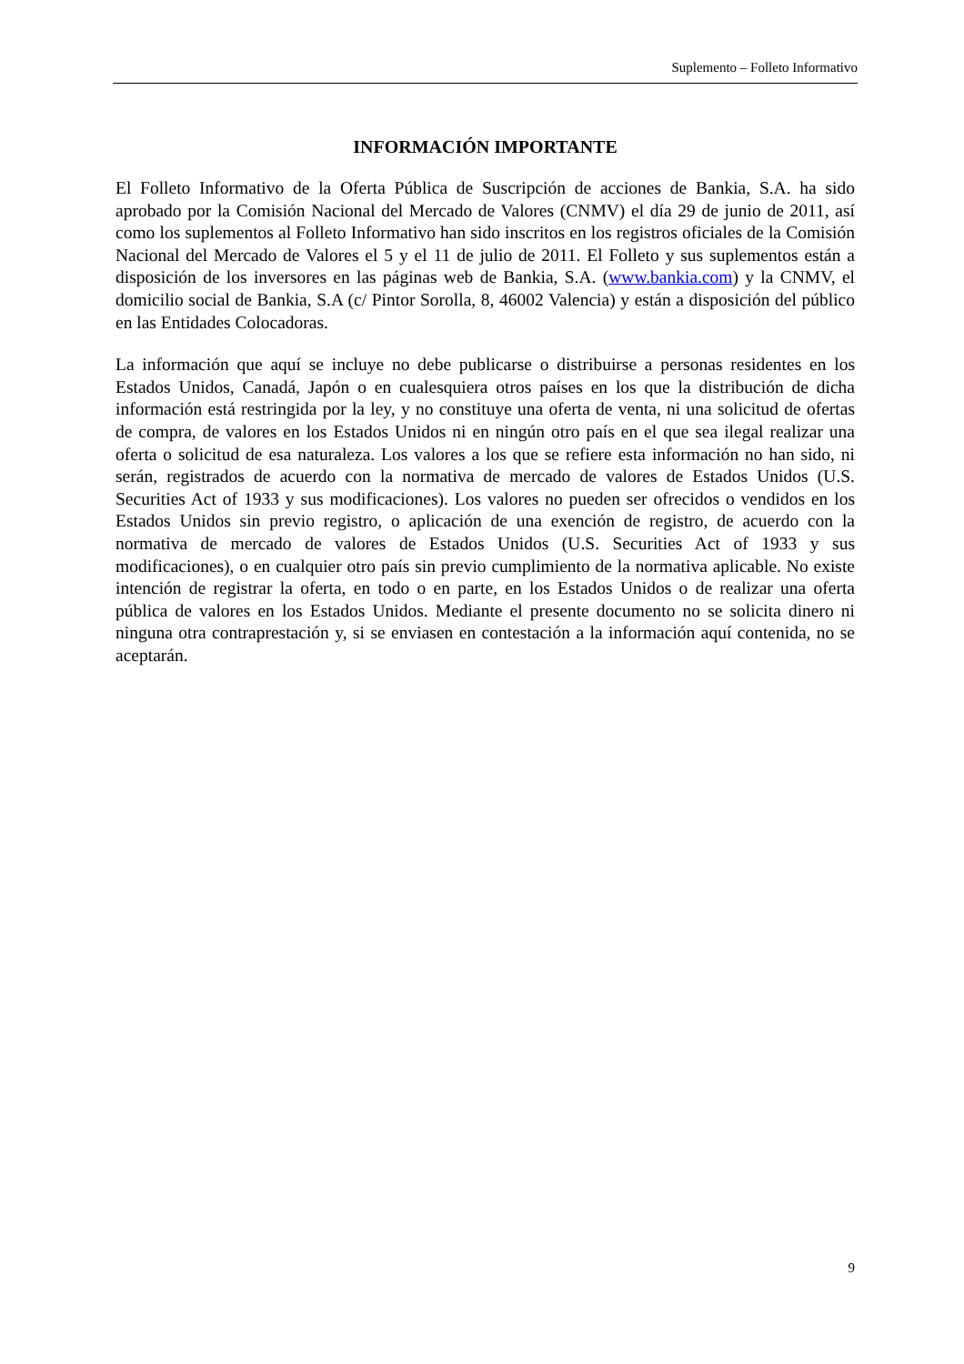Suplemento – Folleto Informativo
INFORMACIÓN IMPORTANTE
El Folleto Informativo de la Oferta Pública de Suscripción de acciones de Bankia, S.A. ha sido aprobado por la Comisión Nacional del Mercado de Valores (CNMV) el día 29 de junio de 2011, así como los suplementos al Folleto Informativo han sido inscritos en los registros oficiales de la Comisión Nacional del Mercado de Valores el 5 y el 11 de julio de 2011. El Folleto y sus suplementos están a disposición de los inversores en las páginas web de Bankia, S.A. (www.bankia.com) y la CNMV, el domicilio social de Bankia, S.A (c/ Pintor Sorolla, 8, 46002 Valencia) y están a disposición del público en las Entidades Colocadoras.
La información que aquí se incluye no debe publicarse o distribuirse a personas residentes en los Estados Unidos, Canadá, Japón o en cualesquiera otros países en los que la distribución de dicha información está restringida por la ley, y no constituye una oferta de venta, ni una solicitud de ofertas de compra, de valores en los Estados Unidos ni en ningún otro país en el que sea ilegal realizar una oferta o solicitud de esa naturaleza. Los valores a los que se refiere esta información no han sido, ni serán, registrados de acuerdo con la normativa de mercado de valores de Estados Unidos (U.S. Securities Act of 1933 y sus modificaciones). Los valores no pueden ser ofrecidos o vendidos en los Estados Unidos sin previo registro, o aplicación de una exención de registro, de acuerdo con la normativa de mercado de valores de Estados Unidos (U.S. Securities Act of 1933 y sus modificaciones), o en cualquier otro país sin previo cumplimiento de la normativa aplicable. No existe intención de registrar la oferta, en todo o en parte, en los Estados Unidos o de realizar una oferta pública de valores en los Estados Unidos. Mediante el presente documento no se solicita dinero ni ninguna otra contraprestación y, si se enviasen en contestación a la información aquí contenida, no se aceptarán.
9